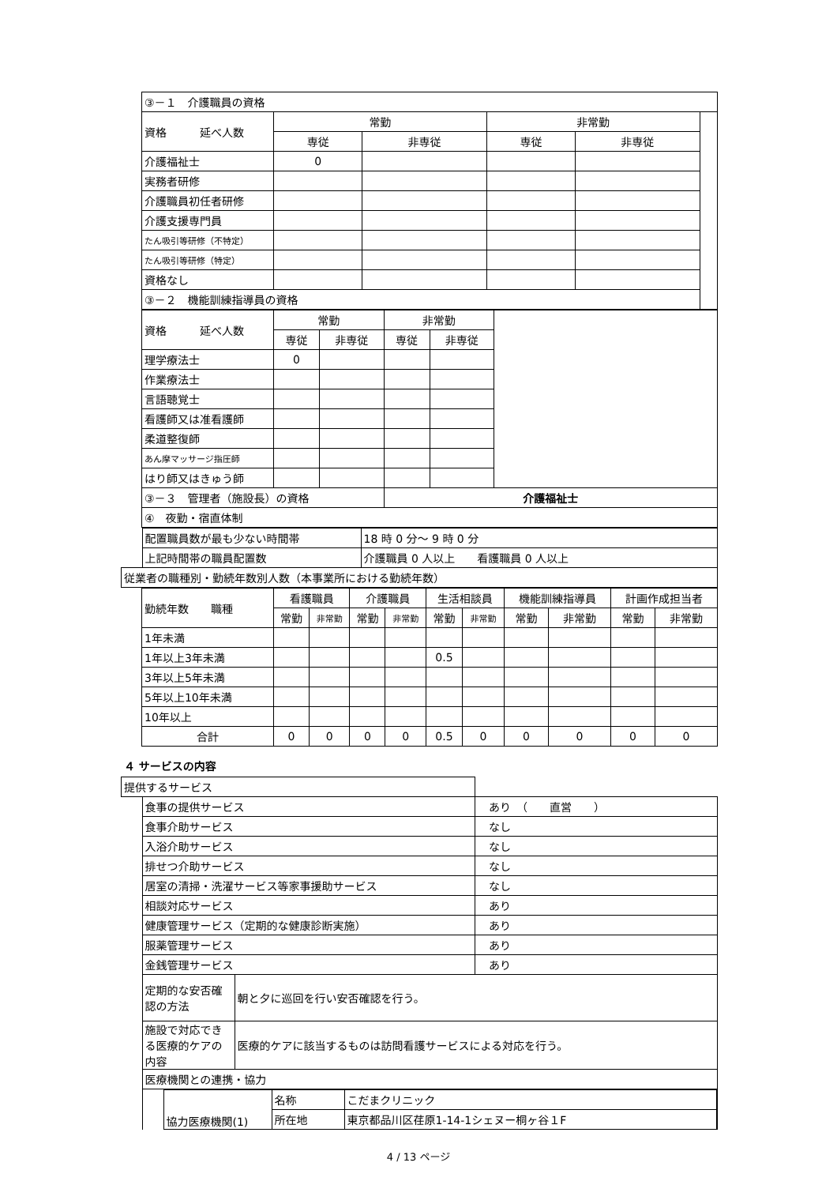| | ③－１ 介護職員の資格 | | | | | |
| | 資格 延べ人数 | 常勤 | | 非常勤 | | |
| | | 専従 | 非専従 | 専従 | 非専従 | |
| | 介護福祉士 | 0 | | | | |
| | 実務者研修 | | | | | |
| | 介護職員初任者研修 | | | | | |
| | 介護支援専門員 | | | | | |
| | たん吸引等研修（不特定） | | | | | |
| | たん吸引等研修（特定） | | | | | |
| | 資格なし | | | | | |
| | ③－２ 機能訓練指導員の資格 | | | | | |
| | 資格 延べ人数 | 常勤 | | 非常勤 | | |
| | | 専従 | 非専従 | 専従 | 非専従 | |
| | 理学療法士 | 0 | | | | |
| | 作業療法士 | | | | | |
| | 言語聴覚士 | | | | | |
| | 看護師又は准看護師 | | | | | |
| | 柔道整復師 | | | | | |
| | あん摩マッサージ指圧師 | | | | | |
| | はり師又はきゅう師 | | | | | |
| | ③－３ 管理者（施設長）の資格 | | | 介護福祉士 | | |
| | ④ 夜勤・宿直体制 | | | | | |
| | 配置職員数が最も少ない時間帯 | 18 時 0 分～ 9 時 0 分 |
| | 上記時間帯の職員配置数 | 介護職員 0 人以上 看護職員 0 人以上 |
| 従業者の職種別・勤続年数別人数（本事業所における勤続年数） | | |
| | 勤続年数 職種 | 看護職員 | | 介護職員 | | 生活相談員 | | 機能訓練指導員 | | 計画作成担当者 | |
| | | 常勤 | 非常勤 | 常勤 | 非常勤 | 常勤 | 非常勤 | 常勤 | 非常勤 | 常勤 | 非常勤 |
| | 1年未満 | | | | | | | | | | |
| | 1年以上3年未満 | | | | | 0.5 | | | | | |
| | 3年以上5年未満 | | | | | | | | | | |
| | 5年以上10年未満 | | | | | | | | | | |
| | 10年以上 | | | | | | | | | | |
| | 合計 | 0 | 0 | 0 | 0 | 0.5 | 0 | 0 | 0 | 0 | 0 |
４ サービスの内容
| 提供するサービス | | | |
| | 食事の提供サービス | | あり （ 直営 ） |
| | 食事介助サービス | | なし |
| | 入浴介助サービス | | なし |
| | 排せつ介助サービス | | なし |
| | 居室の清掃・洗濯サービス等家事援助サービス | | なし |
| | 相談対応サービス | | あり |
| | 健康管理サービス（定期的な健康診断実施） | | あり |
| | 服薬管理サービス | | あり |
| | 金銭管理サービス | | あり |
| | 定期的な安否確認の方法 | 朝と夕に巡回を行い安否確認を行う。 | |
| | 施設で対応できる医療的ケアの内容 | 医療的ケアに該当するものは訪問看護サービスによる対応を行う。 | |
| | 医療機関との連携・協力 | | |
| | / / 協力医療機関(1) / 名称 / こだまクリニック / / / / 所在地 / 東京都品川区荏原1-14-1シェヌー桐ヶ谷１F / | | |
4 / 13 ページ